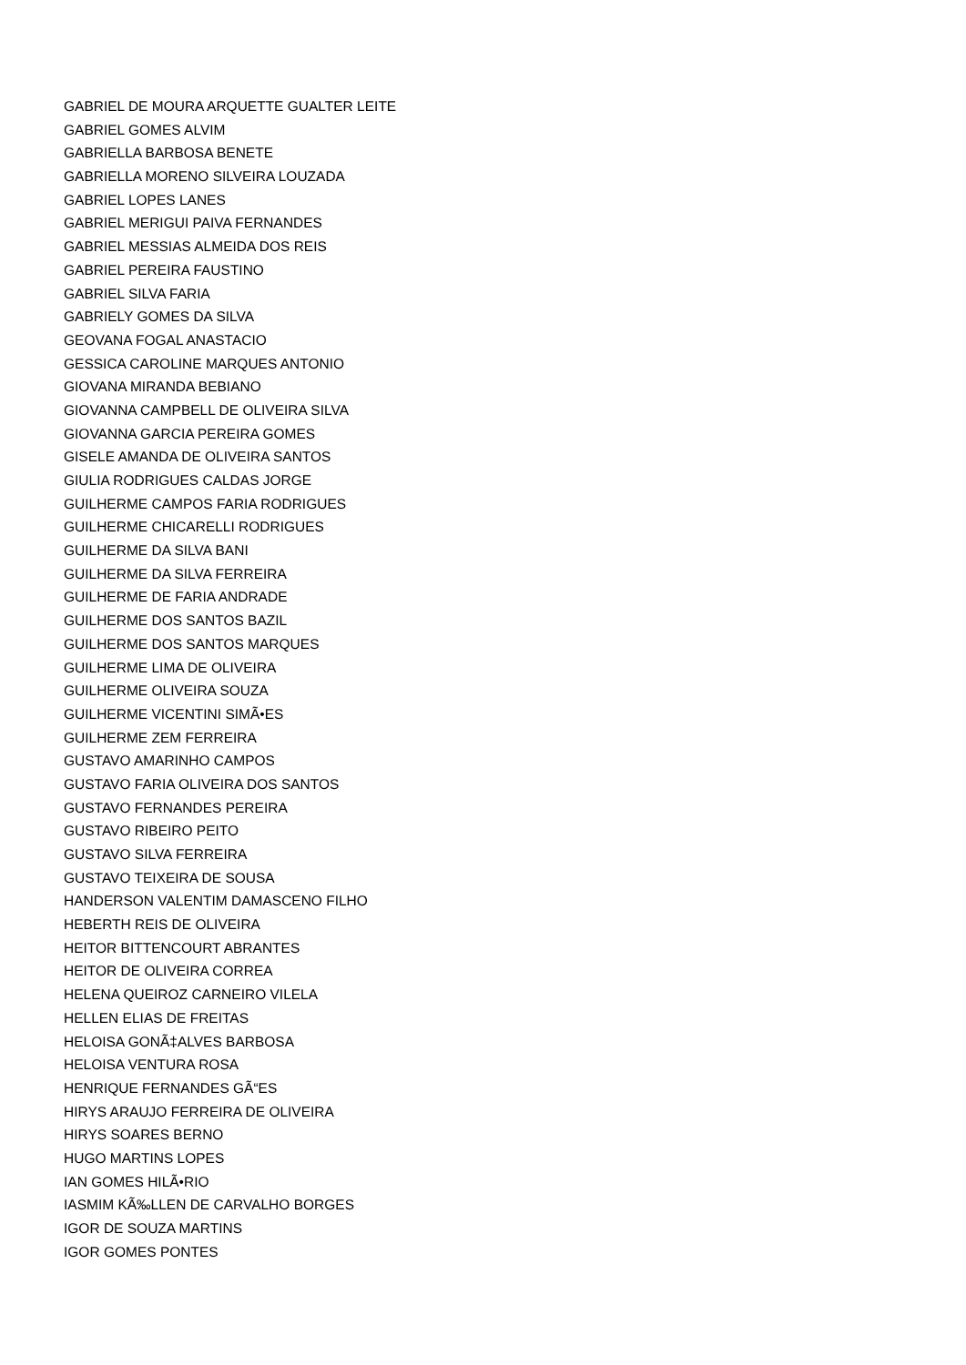GABRIEL DE MOURA ARQUETTE GUALTER LEITE
GABRIEL GOMES ALVIM
GABRIELLA BARBOSA BENETE
GABRIELLA MORENO SILVEIRA LOUZADA
GABRIEL LOPES LANES
GABRIEL MERIGUI PAIVA FERNANDES
GABRIEL MESSIAS ALMEIDA DOS REIS
GABRIEL PEREIRA FAUSTINO
GABRIEL SILVA FARIA
GABRIELY GOMES DA SILVA
GEOVANA FOGAL ANASTACIO
GESSICA CAROLINE MARQUES ANTONIO
GIOVANA MIRANDA BEBIANO
GIOVANNA CAMPBELL DE OLIVEIRA SILVA
GIOVANNA GARCIA PEREIRA GOMES
GISELE AMANDA DE OLIVEIRA SANTOS
GIULIA RODRIGUES CALDAS JORGE
GUILHERME CAMPOS FARIA RODRIGUES
GUILHERME CHICARELLI RODRIGUES
GUILHERME DA SILVA BANI
GUILHERME DA SILVA FERREIRA
GUILHERME DE FARIA ANDRADE
GUILHERME DOS SANTOS BAZIL
GUILHERME DOS SANTOS MARQUES
GUILHERME LIMA DE OLIVEIRA
GUILHERME OLIVEIRA SOUZA
GUILHERME VICENTINI SIMÃ•ES
GUILHERME ZEM FERREIRA
GUSTAVO AMARINHO CAMPOS
GUSTAVO FARIA OLIVEIRA DOS SANTOS
GUSTAVO FERNANDES PEREIRA
GUSTAVO RIBEIRO PEITO
GUSTAVO SILVA FERREIRA
GUSTAVO TEIXEIRA DE SOUSA
HANDERSON VALENTIM DAMASCENO FILHO
HEBERTH REIS DE OLIVEIRA
HEITOR BITTENCOURT ABRANTES
HEITOR DE OLIVEIRA CORREA
HELENA QUEIROZ CARNEIRO VILELA
HELLEN ELIAS DE FREITAS
HELOISA GONÃ‡ALVES BARBOSA
HELOISA VENTURA ROSA
HENRIQUE FERNANDES GÃ“ES
HIRYS ARAUJO FERREIRA DE OLIVEIRA
HIRYS SOARES BERNO
HUGO MARTINS LOPES
IAN GOMES HILÃ•RIO
IASMIM KÃ‰LLEN DE CARVALHO BORGES
IGOR DE SOUZA MARTINS
IGOR GOMES PONTES